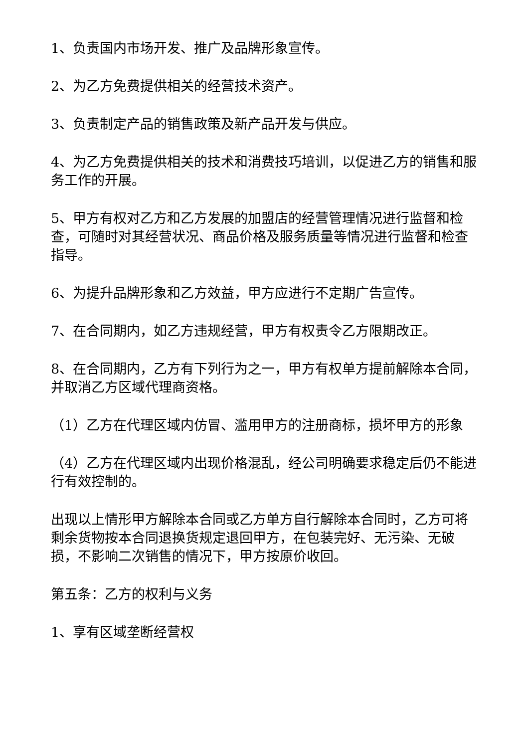1、负责国内市场开发、推广及品牌形象宣传。
2、为乙方免费提供相关的经营技术资产。
3、负责制定产品的销售政策及新产品开发与供应。
4、为乙方免费提供相关的技术和消费技巧培训，以促进乙方的销售和服务工作的开展。
5、甲方有权对乙方和乙方发展的加盟店的经营管理情况进行监督和检查，可随时对其经营状况、商品价格及服务质量等情况进行监督和检查指导。
6、为提升品牌形象和乙方效益，甲方应进行不定期广告宣传。
7、在合同期内，如乙方违规经营，甲方有权责令乙方限期改正。
8、在合同期内，乙方有下列行为之一，甲方有权单方提前解除本合同，并取消乙方区域代理商资格。
（1）乙方在代理区域内仿冒、滥用甲方的注册商标，损坏甲方的形象
（4）乙方在代理区域内出现价格混乱，经公司明确要求稳定后仍不能进行有效控制的。
出现以上情形甲方解除本合同或乙方单方自行解除本合同时，乙方可将剩余货物按本合同退换货规定退回甲方，在包装完好、无污染、无破损，不影响二次销售的情况下，甲方按原价收回。
第五条：乙方的权利与义务
1、享有区域垄断经营权